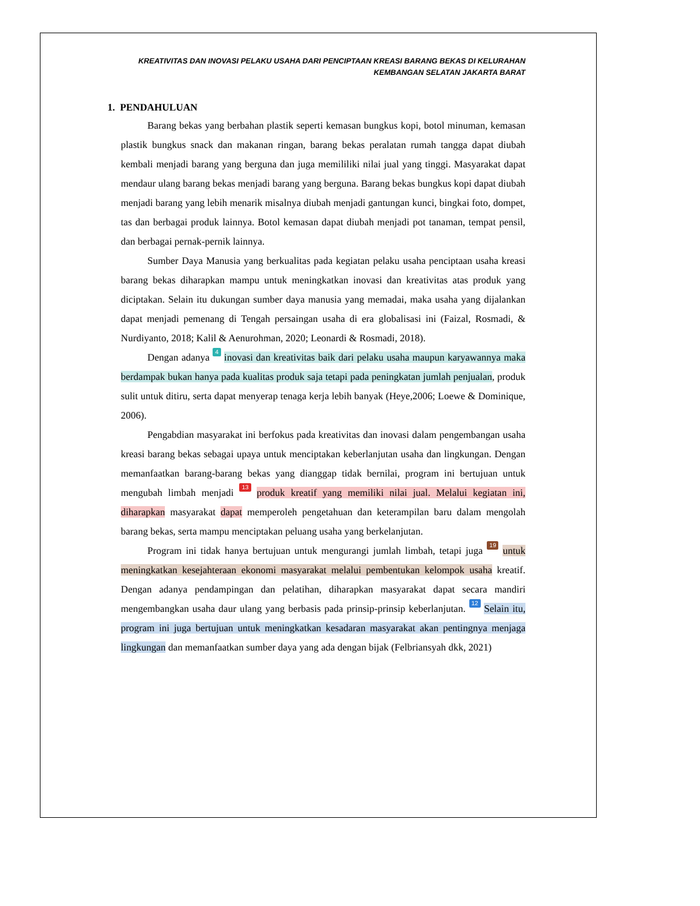KREATIVITAS DAN INOVASI PELAKU USAHA DARI PENCIPTAAN KREASI BARANG BEKAS DI KELURAHAN
KEMBANGAN SELATAN JAKARTA BARAT
1. PENDAHULUAN
Barang bekas yang berbahan plastik seperti kemasan bungkus kopi, botol minuman, kemasan plastik bungkus snack dan makanan ringan, barang bekas peralatan rumah tangga dapat diubah kembali menjadi barang yang berguna dan juga memililiki nilai jual yang tinggi. Masyarakat dapat mendaur ulang barang bekas menjadi barang yang berguna. Barang bekas bungkus kopi dapat diubah menjadi barang yang lebih menarik misalnya diubah menjadi gantungan kunci, bingkai foto, dompet, tas dan berbagai produk lainnya. Botol kemasan dapat diubah menjadi pot tanaman, tempat pensil, dan berbagai pernak-pernik lainnya.
Sumber Daya Manusia yang berkualitas pada kegiatan pelaku usaha penciptaan usaha kreasi barang bekas diharapkan mampu untuk meningkatkan inovasi dan kreativitas atas produk yang diciptakan. Selain itu dukungan sumber daya manusia yang memadai, maka usaha yang dijalankan dapat menjadi pemenang di Tengah persaingan usaha di era globalisasi ini (Faizal, Rosmadi, & Nurdiyanto, 2018; Kalil & Aenurohman, 2020; Leonardi & Rosmadi, 2018).
Dengan adanya 4 inovasi dan kreativitas baik dari pelaku usaha maupun karyawannya maka berdampak bukan hanya pada kualitas produk saja tetapi pada peningkatan jumlah penjualan, produk sulit untuk ditiru, serta dapat menyerap tenaga kerja lebih banyak (Heye,2006; Loewe & Dominique, 2006).
Pengabdian masyarakat ini berfokus pada kreativitas dan inovasi dalam pengembangan usaha kreasi barang bekas sebagai upaya untuk menciptakan keberlanjutan usaha dan lingkungan. Dengan memanfaatkan barang-barang bekas yang dianggap tidak bernilai, program ini bertujuan untuk mengubah limbah menjadi 13 produk kreatif yang memiliki nilai jual. Melalui kegiatan ini, diharapkan masyarakat dapat memperoleh pengetahuan dan keterampilan baru dalam mengolah barang bekas, serta mampu menciptakan peluang usaha yang berkelanjutan.
Program ini tidak hanya bertujuan untuk mengurangi jumlah limbah, tetapi juga 19 untuk meningkatkan kesejahteraan ekonomi masyarakat melalui pembentukan kelompok usaha kreatif. Dengan adanya pendampingan dan pelatihan, diharapkan masyarakat dapat secara mandiri mengembangkan usaha daur ulang yang berbasis pada prinsip-prinsip keberlanjutan. 12 Selain itu, program ini juga bertujuan untuk meningkatkan kesadaran masyarakat akan pentingnya menjaga lingkungan dan memanfaatkan sumber daya yang ada dengan bijak (Felbriansyah dkk, 2021)